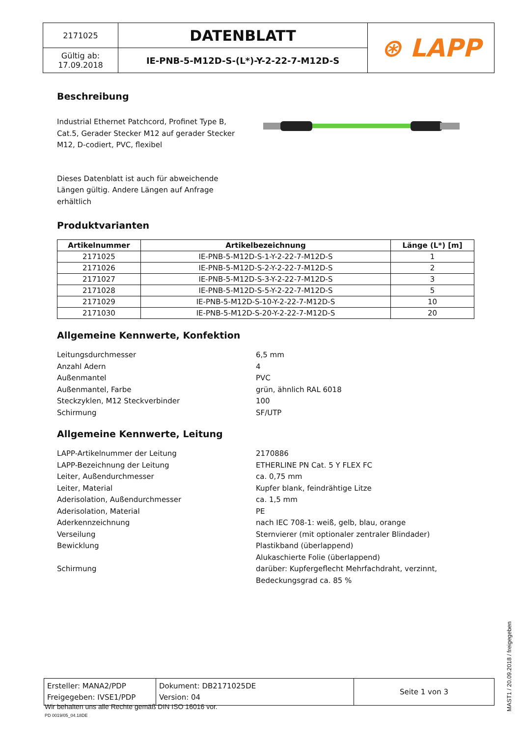| 2171025 | DATENBLATT | ⊛ LAPP |
| Gültig ab: 17.09.2018 | IE-PNB-5-M12D-S-(L*)-Y-2-22-7-M12D-S | |
Beschreibung
Industrial Ethernet Patchcord, Profinet Type B, Cat.5, Gerader Stecker M12 auf gerader Stecker M12, D-codiert, PVC, flexibel
Dieses Datenblatt ist auch für abweichende Längen gültig. Andere Längen auf Anfrage erhältlich
Produktvarianten
| Artikelnummer | Artikelbezeichnung | Länge (L*) [m] |
| --- | --- | --- |
| 2171025 | IE-PNB-5-M12D-S-1-Y-2-22-7-M12D-S | 1 |
| 2171026 | IE-PNB-5-M12D-S-2-Y-2-22-7-M12D-S | 2 |
| 2171027 | IE-PNB-5-M12D-S-3-Y-2-22-7-M12D-S | 3 |
| 2171028 | IE-PNB-5-M12D-S-5-Y-2-22-7-M12D-S | 5 |
| 2171029 | IE-PNB-5-M12D-S-10-Y-2-22-7-M12D-S | 10 |
| 2171030 | IE-PNB-5-M12D-S-20-Y-2-22-7-M12D-S | 20 |
Allgemeine Kennwerte, Konfektion
Leitungsdurchmesser 6,5 mm
Anzahl Adern 4
Außenmantel PVC
Außenmantel, Farbe grün, ähnlich RAL 6018
Steckzyklen, M12 Steckverbinder 100
Schirmung SF/UTP
Allgemeine Kennwerte, Leitung
LAPP-Artikelnummer der Leitung 2170886
LAPP-Bezeichnung der Leitung ETHERLINE PN Cat. 5 Y FLEX FC
Leiter, Außendurchmesser ca. 0,75 mm
Leiter, Material Kupfer blank, feindrähtige Litze
Aderisolation, Außendurchmesser ca. 1,5 mm
Aderisolation, Material PE
Aderkennzeichnung nach IEC 708-1: weiß, gelb, blau, orange
Verseilung Sternvierer (mit optionaler zentraler Blindader)
Bewicklung Plastikband (überlappend)
Alukaschierte Folie (überlappend)
Schirmung darüber: Kupfergeflecht Mehrfachdraht, verzinnt,
Bedeckungsgrad ca. 85 %
| Ersteller: MANA2/PDP Freigegeben: IVSE1/PDP | Dokument: DB2171025DE Version: 04 | Seite 1 von 3 |
Wir behalten uns alle Rechte gemäß DIN ISO 16016 vor.
PD 0019/05_04.18DE
MAST1 / 20.09.2018 / freigegeben